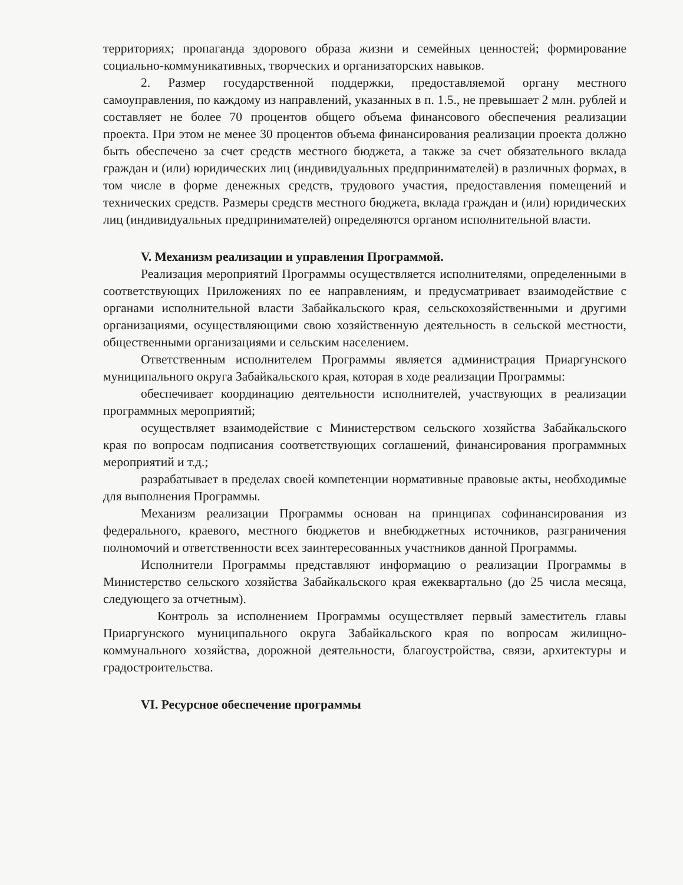территориях; пропаганда здорового образа жизни и семейных ценностей; формирование социально-коммуникативных, творческих и организаторских навыков.
2. Размер государственной поддержки, предоставляемой органу местного самоуправления, по каждому из направлений, указанных в п. 1.5., не превышает 2 млн. рублей и составляет не более 70 процентов общего объема финансового обеспечения реализации проекта. При этом не менее 30 процентов объема финансирования реализации проекта должно быть обеспечено за счет средств местного бюджета, а также за счет обязательного вклада граждан и (или) юридических лиц (индивидуальных предпринимателей) в различных формах, в том числе в форме денежных средств, трудового участия, предоставления помещений и технических средств. Размеры средств местного бюджета, вклада граждан и (или) юридических лиц (индивидуальных предпринимателей) определяются органом исполнительной власти.
V. Механизм реализации и управления Программой.
Реализация мероприятий Программы осуществляется исполнителями, определенными в соответствующих Приложениях по ее направлениям, и предусматривает взаимодействие с органами исполнительной власти Забайкальского края, сельскохозяйственными и другими организациями, осуществляющими свою хозяйственную деятельность в сельской местности, общественными организациями и сельским населением.
Ответственным исполнителем Программы является администрация Приаргунского муниципального округа Забайкальского края, которая в ходе реализации Программы:
обеспечивает координацию деятельности исполнителей, участвующих в реализации программных мероприятий;
осуществляет взаимодействие с Министерством сельского хозяйства Забайкальского края по вопросам подписания соответствующих соглашений, финансирования программных мероприятий и т.д.;
разрабатывает в пределах своей компетенции нормативные правовые акты, необходимые для выполнения Программы.
Механизм реализации Программы основан на принципах софинансирования из федерального, краевого, местного бюджетов и внебюджетных источников, разграничения полномочий и ответственности всех заинтересованных участников данной Программы.
Исполнители Программы представляют информацию о реализации Программы в Министерство сельского хозяйства Забайкальского края ежеквартально (до 25 числа месяца, следующего за отчетным).
Контроль за исполнением Программы осуществляет первый заместитель главы Приаргунского муниципального округа Забайкальского края по вопросам жилищно-коммунального хозяйства, дорожной деятельности, благоустройства, связи, архитектуры и градостроительства.
VI. Ресурсное обеспечение программы